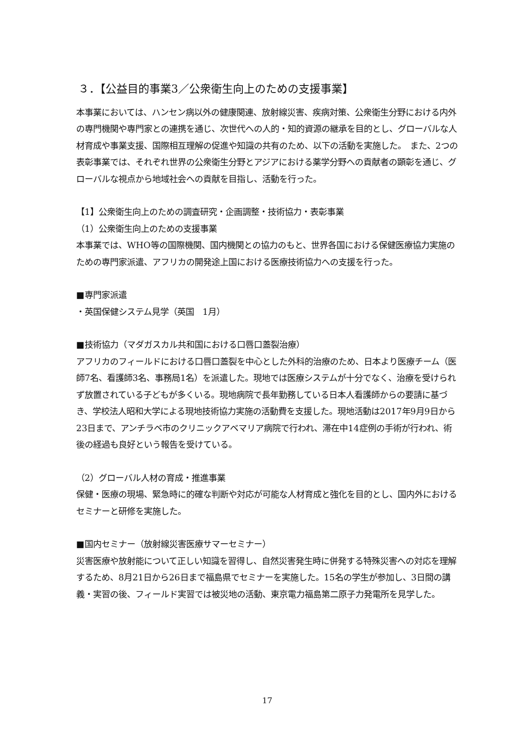３．【公益目的事業3／公衆衛生向上のための支援事業】
本事業においては、ハンセン病以外の健康関連、放射線災害、疾病対策、公衆衛生分野における内外の専門機関や専門家との連携を通じ、次世代への人的・知的資源の継承を目的とし、グローバルな人材育成や事業支援、国際相互理解の促進や知識の共有のため、以下の活動を実施した。　また、2つの表彰事業では、それぞれ世界の公衆衛生分野とアジアにおける薬学分野への貢献者の顕彰を通じ、グローバルな視点から地域社会への貢献を目指し、活動を行った。
【1】公衆衛生向上のための調査研究・企画調整・技術協力・表彰事業
（1）公衆衛生向上のための支援事業
本事業では、WHO等の国際機関、国内機関との協力のもと、世界各国における保健医療協力実施のための専門家派遣、アフリカの開発途上国における医療技術協力への支援を行った。
■専門家派遣
・英国保健システム見学（英国　1月）
■技術協力（マダガスカル共和国における口唇口蓋裂治療）
アフリカのフィールドにおける口唇口蓋裂を中心とした外科的治療のため、日本より医療チーム（医師7名、看護師3名、事務局1名）を派遣した。現地では医療システムが十分でなく、治療を受けられず放置されている子どもが多くいる。現地病院で長年勤務している日本人看護師からの要請に基づき、学校法人昭和大学による現地技術協力実施の活動費を支援した。現地活動は2017年9月9日から23日まで、アンチラベ市のクリニックアベマリア病院で行われ、滞在中14症例の手術が行われ、術後の経過も良好という報告を受けている。
（2）グローバル人材の育成・推進事業
保健・医療の現場、緊急時に的確な判断や対応が可能な人材育成と強化を目的とし、国内外におけるセミナーと研修を実施した。
■国内セミナー（放射線災害医療サマーセミナー）
災害医療や放射能について正しい知識を習得し、自然災害発生時に併発する特殊災害への対応を理解するため、8月21日から26日まで福島県でセミナーを実施した。15名の学生が参加し、3日間の講義・実習の後、フィールド実習では被災地の活動、東京電力福島第二原子力発電所を見学した。
17